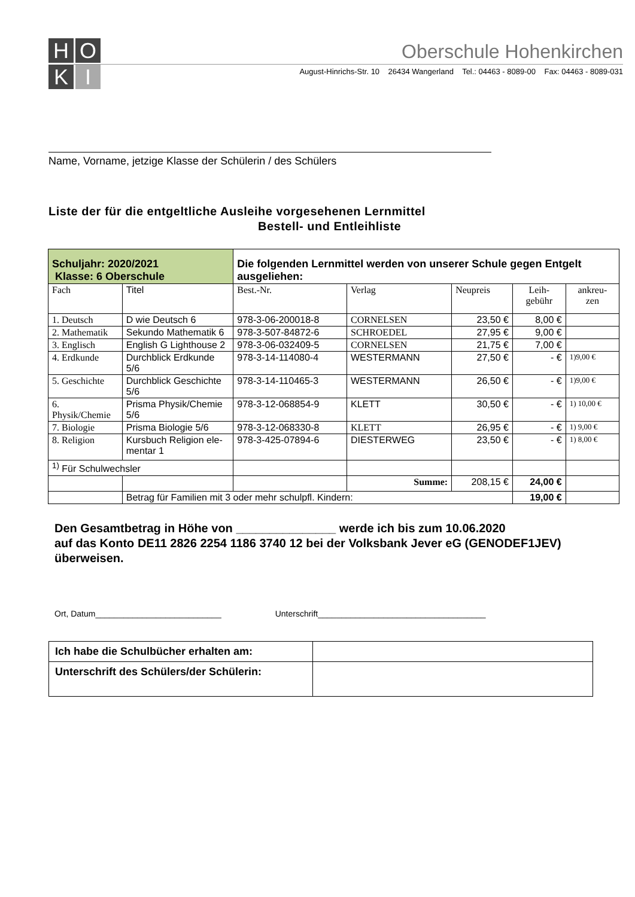H
O
K
I
Oberschule Hohenkirchen
August-Hinrichs-Str. 10 26434 Wangerland Tel.: 04463 - 8089-00 Fax: 04463 - 8089-031
Name, Vorname, jetzige Klasse der Schülerin / des Schülers
Liste der für die entgeltliche Ausleihe vorgesehenen Lernmittel
Bestell- und Entleihliste
| Schuljahr: 2020/2021 Klasse: 6 Oberschule | | Die folgenden Lernmittel werden von unserer Schule gegen Entgelt ausgeliehen: | | | | |
| Fach | Titel | Best.-Nr. | Verlag | Neupreis | Leih- gebühr | ankreu- zen |
| 1. Deutsch | D wie Deutsch 6 | 978-3-06-200018-8 | CORNELSEN | 23,50 € | 8,00 € | |
| 2. Mathematik | Sekundo Mathematik 6 | 978-3-507-84872-6 | SCHROEDEL | 27,95 € | 9,00 € | |
| 3. Englisch | English G Lighthouse 2 | 978-3-06-032409-5 | CORNELSEN | 21,75 € | 7,00 € | |
| 4. Erdkunde | Durchblick Erdkunde 5/6 | 978-3-14-114080-4 | WESTERMANN | 27,50 € | - € | 1)9,00 € |
| 5. Geschichte | Durchblick Geschichte 5/6 | 978-3-14-110465-3 | WESTERMANN | 26,50 € | - € | 1)9,00 € |
| 6. Physik/Chemie | Prisma Physik/Chemie 5/6 | 978-3-12-068854-9 | KLETT | 30,50 € | - € | 1) 10,00 € |
| 7. Biologie | Prisma Biologie 5/6 | 978-3-12-068330-8 | KLETT | 26,95 € | - € | 1) 9,00 € |
| 8. Religion | Kursbuch Religion ele- mentar 1 | 978-3-425-07894-6 | DIESTERWEG | 23,50 € | - € | 1) 8,00 € |
| <sup>1)</sup> Für Schulwechsler | | | | | | |
| | | | Summe: | 208,15 € | 24,00 € | |
| | Betrag für Familien mit 3 oder mehr schulpfl. Kindern: | | | | 19,00 € | |
Den Gesamtbetrag in Höhe von _______________ werde ich bis zum 10.06.2020
auf das Konto DE11 2826 2254 1186 3740 12 bei der Volksbank Jever eG (GENODEF1JEV)
überweisen.
Ort, Datum___________________________ Unterschrift____________________________________
| Ich habe die Schulbücher erhalten am: | |
| Unterschrift des Schülers/der Schülerin: | |